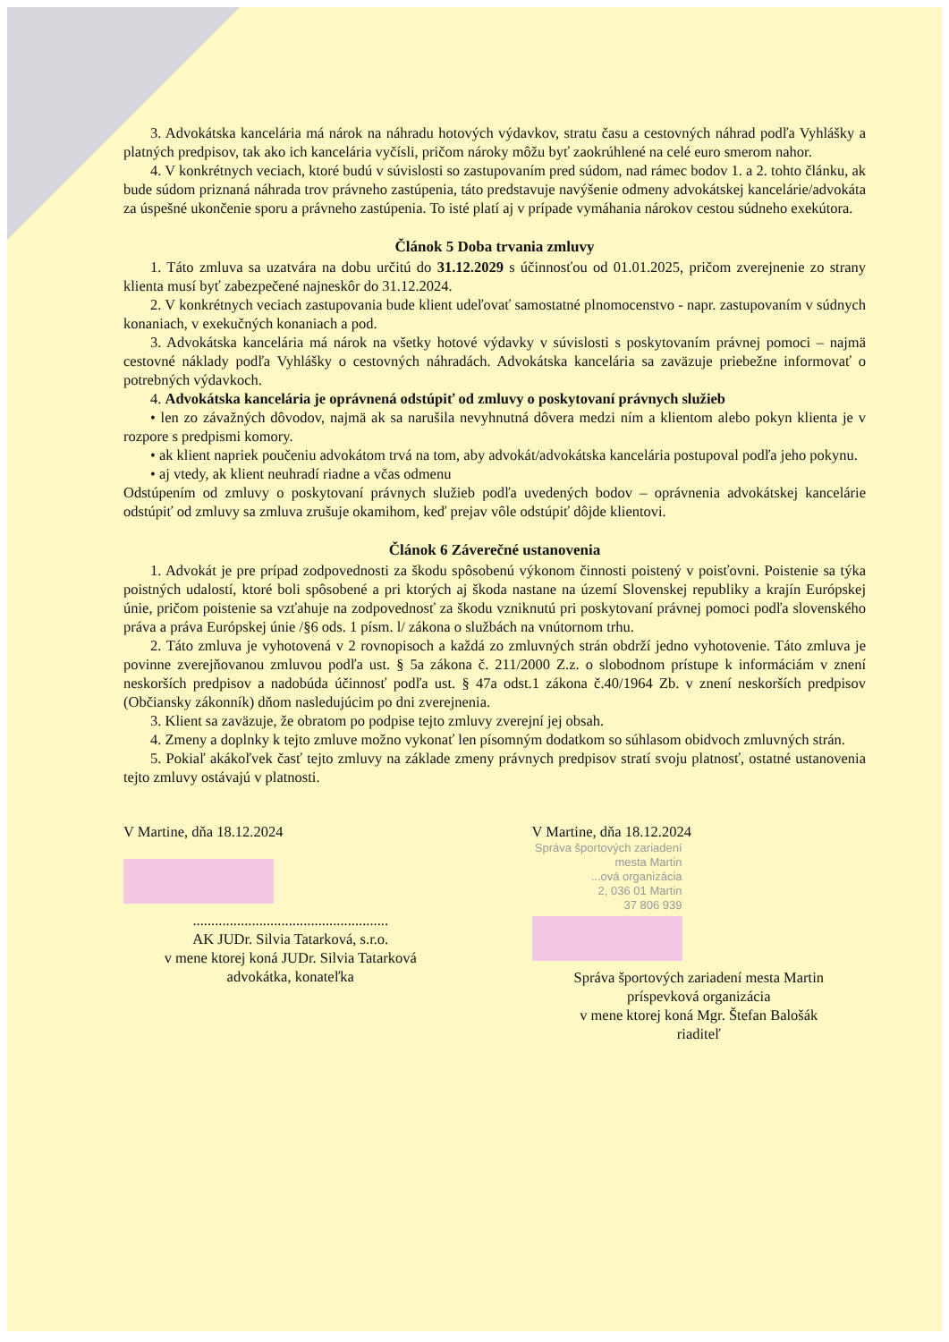3. Advokátska kancelária má nárok na náhradu hotových výdavkov, stratu času a cestovných náhrad podľa Vyhlášky a platných predpisov, tak ako ich kancelária vyčísli, pričom nároky môžu byť zaokrúhlené na celé euro smerom nahor.
4. V konkrétnych veciach, ktoré budú v súvislosti so zastupovaním pred súdom, nad rámec bodov 1. a 2. tohto článku, ak bude súdom priznaná náhrada trov právneho zastúpenia, táto predstavuje navýšenie odmeny advokátskej kancelárie/advokáta za úspešné ukončenie sporu a právneho zastúpenia. To isté platí aj v prípade vymáhania nárokov cestou súdneho exekútora.
Článok 5 Doba trvania zmluvy
1. Táto zmluva sa uzatvára na dobu určitú do 31.12.2029 s účinnosťou od 01.01.2025, pričom zverejnenie zo strany klienta musí byť zabezpečené najneskôr do 31.12.2024.
2. V konkrétnych veciach zastupovania bude klient udeľovať samostatné plnomocenstvo - napr. zastupovaním v súdnych konaniach, v exekučných konaniach a pod.
3. Advokátska kancelária má nárok na všetky hotové výdavky v súvislosti s poskytovaním právnej pomoci – najmä cestovné náklady podľa Vyhlášky o cestovných náhradách. Advokátska kancelária sa zaväzuje priebežne informovať o potrebných výdavkoch.
4. Advokátska kancelária je oprávnená odstúpiť od zmluvy o poskytovaní právnych služieb
• len zo závažných dôvodov, najmä ak sa narušila nevyhnutná dôvera medzi ním a klientom alebo pokyn klienta je v rozpore s predpismi komory.
• ak klient napriek poučeniu advokátom trvá na tom, aby advokát/advokátska kancelária postupoval podľa jeho pokynu.
• aj vtedy, ak klient neuhradí riadne a včas odmenu
Odstúpením od zmluvy o poskytovaní právnych služieb podľa uvedených bodov – oprávnenia advokátskej kancelárie odstúpiť od zmluvy sa zmluva zrušuje okamihom, keď prejav vôle odstúpiť dôjde klientovi.
Článok 6 Záverečné ustanovenia
1. Advokát je pre prípad zodpovednosti za škodu spôsobenú výkonom činnosti poistený v poisťovni. Poistenie sa týka poistných udalostí, ktoré boli spôsobené a pri ktorých aj škoda nastane na území Slovenskej republiky a krajín Európskej únie, pričom poistenie sa vzťahuje na zodpovednosť za škodu vzniknutú pri poskytovaní právnej pomoci podľa slovenského práva a práva Európskej únie /§6 ods. 1 písm. l/ zákona o službách na vnútornom trhu.
2. Táto zmluva je vyhotovená v 2 rovnopisoch a každá zo zmluvných strán obdrží jedno vyhotovenie. Táto zmluva je povinne zverejňovanou zmluvou podľa ust. § 5a zákona č. 211/2000 Z.z. o slobodnom prístupe k informáciám v znení neskorších predpisov a nadobúda účinnosť podľa ust. § 47a odst.1 zákona č.40/1964 Zb. v znení neskorších predpisov (Občiansky zákonník) dňom nasledujúcim po dni zverejnenia.
3. Klient sa zaväzuje, že obratom po podpise tejto zmluvy zverejní jej obsah.
4. Zmeny a doplnky k tejto zmluve možno vykonať len písomným dodatkom so súhlasom obidvoch zmluvných strán.
5. Pokiaľ akákoľvek časť tejto zmluvy na základe zmeny právnych predpisov stratí svoju platnosť, ostatné ustanovenia tejto zmluvy ostávajú v platnosti.
V Martine, dňa 18.12.2024
.....................................................
AK JUDr. Silvia Tatarková, s.r.o.
v mene ktorej koná JUDr. Silvia Tatarková
advokátka, konateľka
V Martine, dňa 18.12.2024
Správa športových zariadení
mesta Martin
...ová organizácia
2, 036 01 Martin
37 806 939
Správa športových zariadení mesta Martin
príspevková organizácia
v mene ktorej koná Mgr. Štefan Balošák
riaditeľ